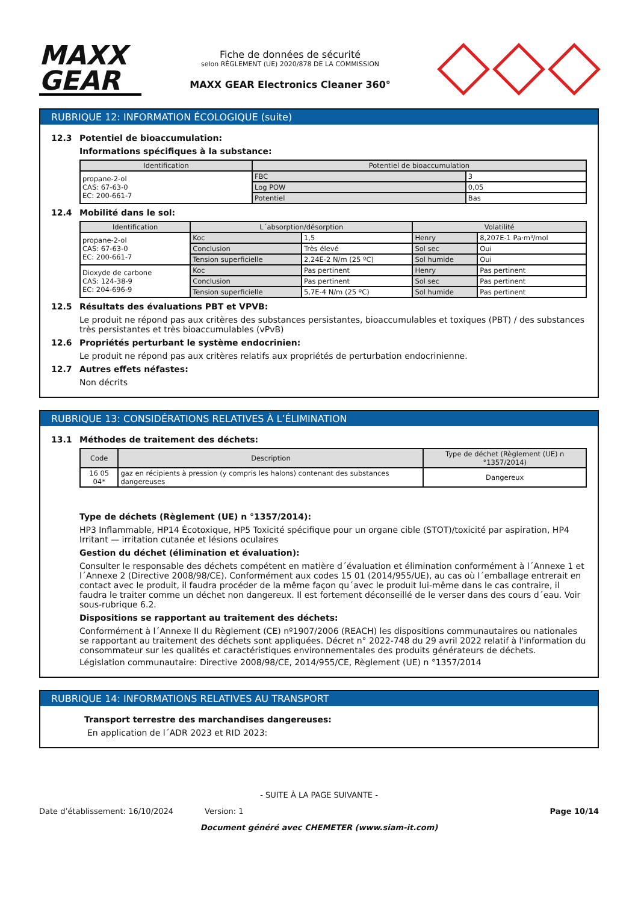MAXX
GEAR
Fiche de données de sécurité
selon RÈGLEMENT (UE) 2020/878 DE LA COMMISSION
MAXX GEAR Electronics Cleaner 360°
RUBRIQUE 12: INFORMATION ÉCOLOGIQUE (suite)
12.3 Potentiel de bioaccumulation:
Informations spécifiques à la substance:
| Identification | Potentiel de bioaccumulation | |
| --- | --- | --- |
| propane-2-ol CAS: 67-63-0 EC: 200-661-7 | FBC | 3 |
| | Log POW | 0,05 |
| | Potentiel | Bas |
12.4 Mobilité dans le sol:
| Identification | L´absorption/désorption | | Volatilité | |
| --- | --- | --- | --- | --- |
| propane-2-ol CAS: 67-63-0 EC: 200-661-7 | Koc | 1,5 | Henry | 8,207E-1 Pa·m³/mol |
| | Conclusion | Très élevé | Sol sec | Oui |
| | Tension superficielle | 2,24E-2 N/m (25 ºC) | Sol humide | Oui |
| Dioxyde de carbone CAS: 124-38-9 EC: 204-696-9 | Koc | Pas pertinent | Henry | Pas pertinent |
| | Conclusion | Pas pertinent | Sol sec | Pas pertinent |
| | Tension superficielle | 5,7E-4 N/m (25 ºC) | Sol humide | Pas pertinent |
12.5 Résultats des évaluations PBT et VPVB:
Le produit ne répond pas aux critères des substances persistantes, bioaccumulables et toxiques (PBT) / des substances très persistantes et très bioaccumulables (vPvB)
12.6 Propriétés perturbant le système endocrinien:
Le produit ne répond pas aux critères relatifs aux propriétés de perturbation endocrinienne.
12.7 Autres effets néfastes:
Non décrits
RUBRIQUE 13: CONSIDÉRATIONS RELATIVES À L’ÉLIMINATION
13.1 Méthodes de traitement des déchets:
| Code | Description | Type de déchet (Règlement (UE) n °1357/2014) |
| --- | --- | --- |
| 16 05 04* | gaz en récipients à pression (y compris les halons) contenant des substances dangereuses | Dangereux |
Type de déchets (Règlement (UE) n °1357/2014):
HP3 Inflammable, HP14 Écotoxique, HP5 Toxicité spécifique pour un organe cible (STOT)/toxicité par aspiration, HP4 Irritant — irritation cutanée et lésions oculaires
Gestion du déchet (élimination et évaluation):
Consulter le responsable des déchets compétent en matière d´évaluation et élimination conformément à l´Annexe 1 et l´Annexe 2 (Directive 2008/98/CE). Conformément aux codes 15 01 (2014/955/UE), au cas où l´emballage entrerait en contact avec le produit, il faudra procéder de la même façon qu´avec le produit lui-même dans le cas contraire, il faudra le traiter comme un déchet non dangereux. Il est fortement déconseillé de le verser dans des cours d´eau. Voir sous-rubrique 6.2.
Dispositions se rapportant au traitement des déchets:
Conformément à l´Annexe II du Règlement (CE) nº1907/2006 (REACH) les dispositions communautaires ou nationales se rapportant au traitement des déchets sont appliquées. Décret n° 2022-748 du 29 avril 2022 relatif à l'information du consommateur sur les qualités et caractéristiques environnementales des produits générateurs de déchets.
Législation communautaire: Directive 2008/98/CE, 2014/955/CE, Règlement (UE) n °1357/2014
RUBRIQUE 14: INFORMATIONS RELATIVES AU TRANSPORT
Transport terrestre des marchandises dangereuses:
En application de l´ADR 2023 et RID 2023:
- SUITE À LA PAGE SUIVANTE -
Date d’établissement: 16/10/2024 Version: 1 Page 10/14
Document généré avec CHEMETER (www.siam-it.com)